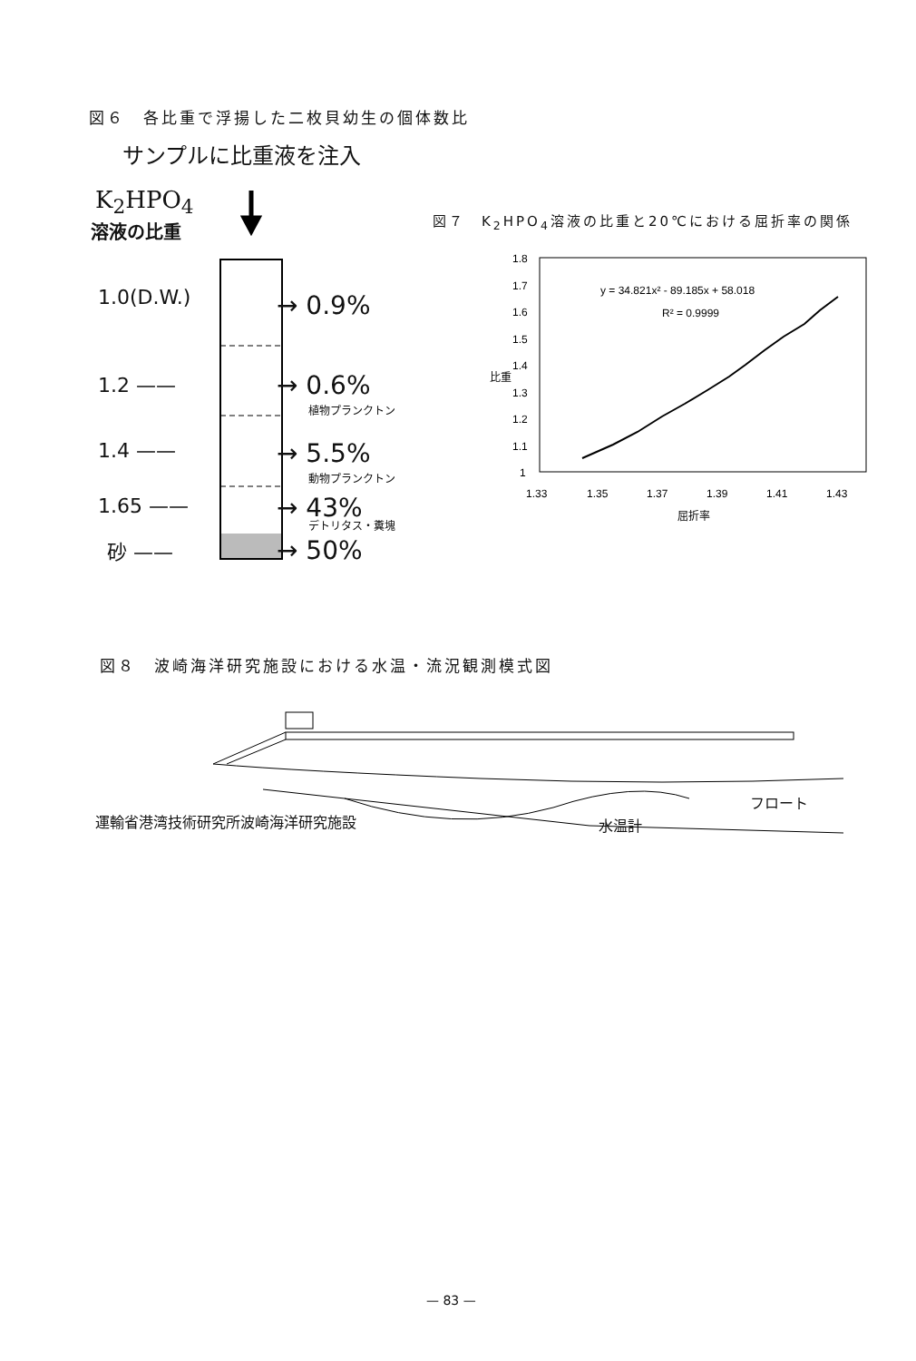図６　各比重で浮揚した二枚貝幼生の個体数比
サンプルに比重液を注入
K<sub>2</sub>HPO<sub>4</sub>
溶液の比重
1.0(D.W.)
1.2 ——
1.4 ——
1.65 ——
砂 ——
→ 0.9%
→ 0.6%
植物プランクトン
→ 5.5%
動物プランクトン
→ 43%
デトリタス・糞塊
→ 50%
図７　K<sub>2</sub>HPO<sub>4</sub>溶液の比重と20℃における屈折率の関係
1.8
1.7
1.6
1.5
1.4
1.3
1.2
1.1
1
1.33
1.35
1.37
1.39
1.41
1.43
y = 34.821x² - 89.185x + 58.018
R² = 0.9999
屈折率
比重
図８　波崎海洋研究施設における水温・流況観測模式図
運輸省港湾技術研究所波崎海洋研究施設 水温計
フロート
— 83 —